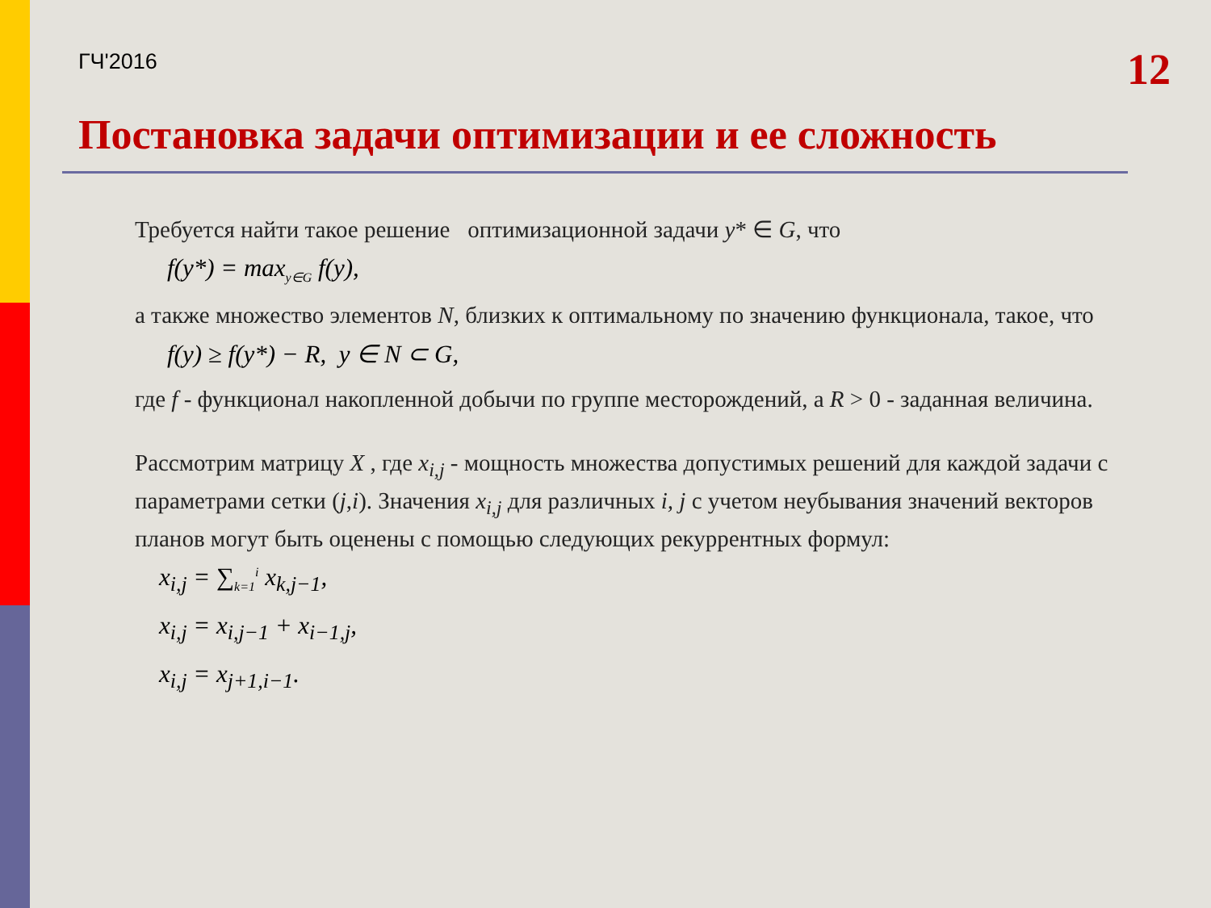ГЧ'2016
12
Постановка задачи оптимизации и ее сложность
Требуется найти такое решение оптимизационной задачи y* ∈ G, что
f(y*) = max<sub>y∈G</sub> f(y),
а также множество элементов N, близких к оптимальному по значению функционала, такое, что
f(y) ≥ f(y*) − R, y ∈ N ⊂ G,
где f - функционал накопленной добычи по группе месторождений, а R > 0 - заданная величина.
Рассмотрим матрицу X , где x<sub>i,j</sub> - мощность множества допустимых решений для каждой задачи с параметрами сетки (j,i). Значения x<sub>i,j</sub> для различных i, j с учетом неубывания значений векторов планов могут быть оценены с помощью следующих рекуррентных формул:
x<sub>i,j</sub> = ∑<sub>k=1</sub><sup>i</sup> x<sub>k,j−1</sub>,
x<sub>i,j</sub> = x<sub>i,j−1</sub> + x<sub>i−1,j</sub>,
x<sub>i,j</sub> = x<sub>j+1,i−1</sub>.